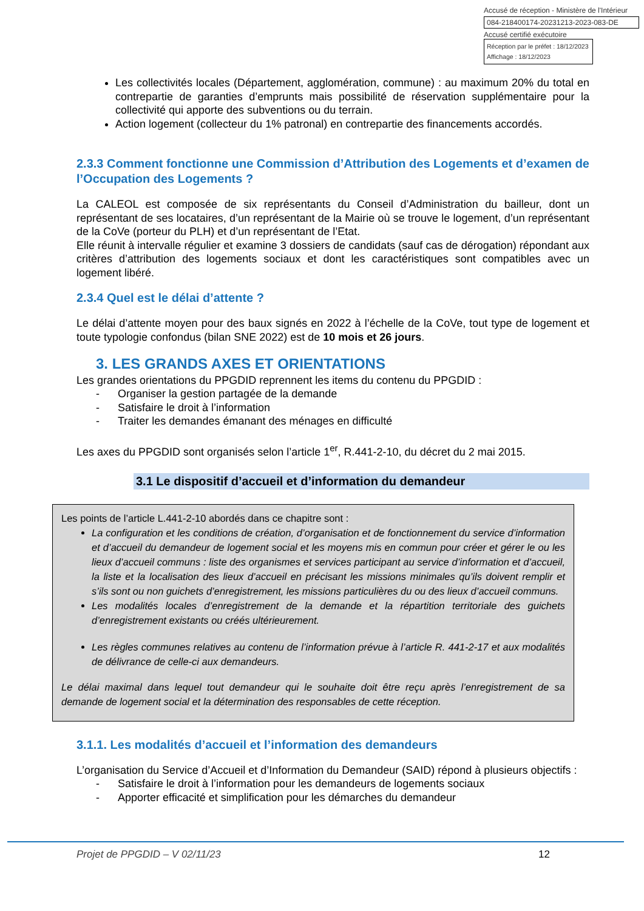Accusé de réception - Ministère de l'Intérieur
084-218400174-20231213-2023-083-DE
Accusé certifié exécutoire
Réception par le préfet : 18/12/2023
Affichage : 18/12/2023
Les collectivités locales (Département, agglomération, commune) : au maximum 20% du total en contrepartie de garanties d’emprunts mais possibilité de réservation supplémentaire pour la collectivité qui apporte des subventions ou du terrain.
Action logement (collecteur du 1% patronal) en contrepartie des financements accordés.
2.3.3 Comment fonctionne une Commission d’Attribution des Logements et d’examen de l’Occupation des Logements ?
La CALEOL est composée de six représentants du Conseil d’Administration du bailleur, dont un représentant de ses locataires, d’un représentant de la Mairie où se trouve le logement, d’un représentant de la CoVe (porteur du PLH) et d’un représentant de l’Etat.
Elle réunit à intervalle régulier et examine 3 dossiers de candidats (sauf cas de dérogation) répondant aux critères d’attribution des logements sociaux et dont les caractéristiques sont compatibles avec un logement libéré.
2.3.4 Quel est le délai d’attente ?
Le délai d’attente moyen pour des baux signés en 2022 à l’échelle de la CoVe, tout type de logement et toute typologie confondus (bilan SNE 2022) est de 10 mois et 26 jours.
3. LES GRANDS AXES ET ORIENTATIONS
Les grandes orientations du PPGDID reprennent les items du contenu du PPGDID :
- Organiser la gestion partagée de la demande
- Satisfaire le droit à l’information
- Traiter les demandes émanant des ménages en difficulté
Les axes du PPGDID sont organisés selon l’article 1<sup>er</sup>, R.441-2-10, du décret du 2 mai 2015.
3.1 Le dispositif d’accueil et d’information du demandeur
Les points de l’article L.441-2-10 abordés dans ce chapitre sont :
La configuration et les conditions de création, d’organisation et de fonctionnement du service d’information et d’accueil du demandeur de logement social et les moyens mis en commun pour créer et gérer le ou les lieux d’accueil communs : liste des organismes et services participant au service d’information et d’accueil, la liste et la localisation des lieux d’accueil en précisant les missions minimales qu’ils doivent remplir et s’ils sont ou non guichets d’enregistrement, les missions particulières du ou des lieux d’accueil communs.
Les modalités locales d’enregistrement de la demande et la répartition territoriale des guichets d’enregistrement existants ou créés ultérieurement.
Les règles communes relatives au contenu de l’information prévue à l’article R. 441-2-17 et aux modalités de délivrance de celle-ci aux demandeurs.
Le délai maximal dans lequel tout demandeur qui le souhaite doit être reçu après l’enregistrement de sa demande de logement social et la détermination des responsables de cette réception.
3.1.1. Les modalités d’accueil et l’information des demandeurs
L’organisation du Service d’Accueil et d’Information du Demandeur (SAID) répond à plusieurs objectifs :
- Satisfaire le droit à l’information pour les demandeurs de logements sociaux
- Apporter efficacité et simplification pour les démarches du demandeur
Projet de PPGDID – V 02/11/23 12